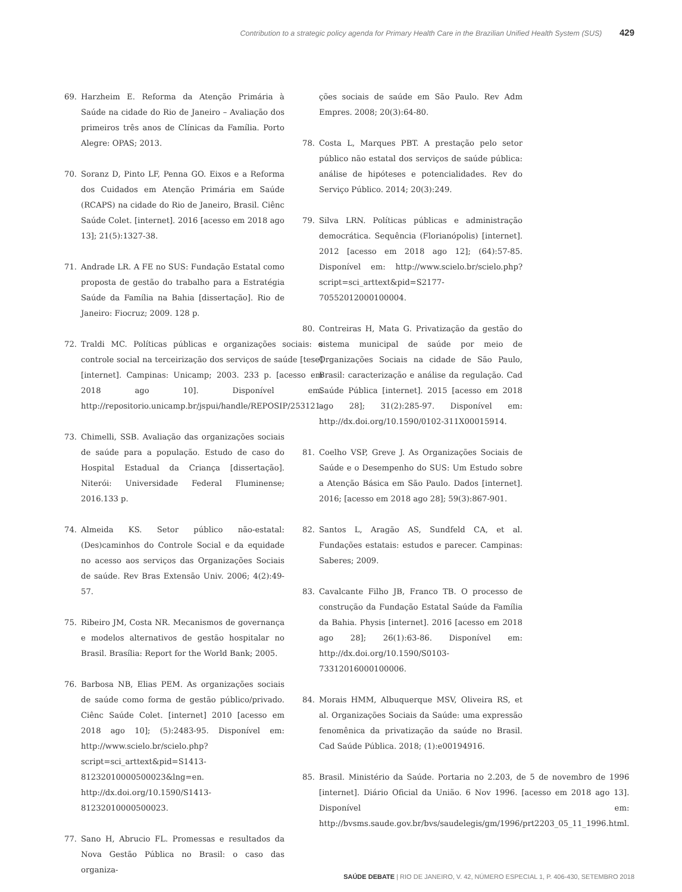Contribution to a strategic policy agenda for Primary Health Care in the Brazilian Unified Health System (SUS) 429
69. Harzheim E. Reforma da Atenção Primária à Saúde na cidade do Rio de Janeiro – Avaliação dos primeiros três anos de Clínicas da Família. Porto Alegre: OPAS; 2013.
70. Soranz D, Pinto LF, Penna GO. Eixos e a Reforma dos Cuidados em Atenção Primária em Saúde (RCAPS) na cidade do Rio de Janeiro, Brasil. Ciênc Saúde Colet. [internet]. 2016 [acesso em 2018 ago 13]; 21(5):1327-38.
71. Andrade LR. A FE no SUS: Fundação Estatal como proposta de gestão do trabalho para a Estratégia Saúde da Família na Bahia [dissertação]. Rio de Janeiro: Fiocruz; 2009. 128 p.
72. Traldi MC. Políticas públicas e organizações sociais: o controle social na terceirização dos serviços de saúde [tese] [internet]. Campinas: Unicamp; 2003. 233 p. [acesso em 2018 ago 10]. Disponível em: http://repositorio.unicamp.br/jspui/handle/REPOSIP/253121.
73. Chimelli, SSB. Avaliação das organizações sociais de saúde para a população. Estudo de caso do Hospital Estadual da Criança [dissertação]. Niterói: Universidade Federal Fluminense; 2016.133 p.
74. Almeida KS. Setor público não-estatal: (Des)caminhos do Controle Social e da equidade no acesso aos serviços das Organizações Sociais de saúde. Rev Bras Extensão Univ. 2006; 4(2):49-57.
75. Ribeiro JM, Costa NR. Mecanismos de governança e modelos alternativos de gestão hospitalar no Brasil. Brasília: Report for the World Bank; 2005.
76. Barbosa NB, Elias PEM. As organizações sociais de saúde como forma de gestão público/privado. Ciênc Saúde Colet. [internet] 2010 [acesso em 2018 ago 10]; (5):2483-95. Disponível em: http://www.scielo.br/scielo.php?script=sci_arttext&pid=S1413-81232010000500023&lng=en. http://dx.doi.org/10.1590/S1413-81232010000500023.
77. Sano H, Abrucio FL. Promessas e resultados da Nova Gestão Pública no Brasil: o caso das organiza-
ções sociais de saúde em São Paulo. Rev Adm Empres. 2008; 20(3):64-80.
78. Costa L, Marques PBT. A prestação pelo setor público não estatal dos serviços de saúde pública: análise de hipóteses e potencialidades. Rev do Serviço Público. 2014; 20(3):249.
79. Silva LRN. Políticas públicas e administração democrática. Sequência (Florianópolis) [internet]. 2012 [acesso em 2018 ago 12]; (64):57-85. Disponível em: http://www.scielo.br/scielo.php?script=sci_arttext&pid=S2177-70552012000100004.
80. Contreiras H, Mata G. Privatização da gestão do sistema municipal de saúde por meio de Organizações Sociais na cidade de São Paulo, Brasil: caracterização e análise da regulação. Cad Saúde Pública [internet]. 2015 [acesso em 2018 ago 28]; 31(2):285-97. Disponível em: http://dx.doi.org/10.1590/0102-311X00015914.
81. Coelho VSP, Greve J. As Organizações Sociais de Saúde e o Desempenho do SUS: Um Estudo sobre a Atenção Básica em São Paulo. Dados [internet]. 2016; [acesso em 2018 ago 28]; 59(3):867-901.
82. Santos L, Aragão AS, Sundfeld CA, et al. Fundações estatais: estudos e parecer. Campinas: Saberes; 2009.
83. Cavalcante Filho JB, Franco TB. O processo de construção da Fundação Estatal Saúde da Família da Bahia. Physis [internet]. 2016 [acesso em 2018 ago 28]; 26(1):63-86. Disponível em: http://dx.doi.org/10.1590/S0103-73312016000100006.
84. Morais HMM, Albuquerque MSV, Oliveira RS, et al. Organizações Sociais da Saúde: uma expressão fenomênica da privatização da saúde no Brasil. Cad Saúde Pública. 2018; (1):e00194916.
85. Brasil. Ministério da Saúde. Portaria no 2.203, de 5 de novembro de 1996 [internet]. Diário Oficial da União. 6 Nov 1996. [acesso em 2018 ago 13]. Disponível em: http://bvsms.saude.gov.br/bvs/saudelegis/gm/1996/prt2203_05_11_1996.html.
SAÚDE DEBATE | RIO DE JANEIRO, V. 42, NÚMERO ESPECIAL 1, P. 406-430, SETEMBRO 2018